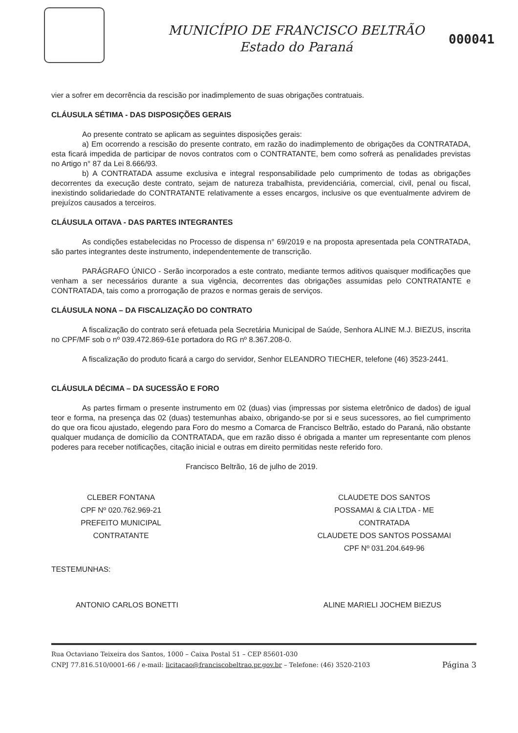MUNICÍPIO DE FRANCISCO BELTRÃO
Estado do Paraná
000041
vier a sofrer em decorrência da rescisão por inadimplemento de suas obrigações contratuais.
CLÁUSULA SÉTIMA - DAS DISPOSIÇÕES GERAIS
Ao presente contrato se aplicam as seguintes disposições gerais:
a) Em ocorrendo a rescisão do presente contrato, em razão do inadimplemento de obrigações da CONTRATADA, esta ficará impedida de participar de novos contratos com o CONTRATANTE, bem como sofrerá as penalidades previstas no Artigo n° 87 da Lei 8.666/93.
b) A CONTRATADA assume exclusiva e integral responsabilidade pelo cumprimento de todas as obrigações decorrentes da execução deste contrato, sejam de natureza trabalhista, previdenciária, comercial, civil, penal ou fiscal, inexistindo solidariedade do CONTRATANTE relativamente a esses encargos, inclusive os que eventualmente advirem de prejuízos causados a terceiros.
CLÁUSULA OITAVA - DAS PARTES INTEGRANTES
As condições estabelecidas no Processo de dispensa n° 69/2019 e na proposta apresentada pela CONTRATADA, são partes integrantes deste instrumento, independentemente de transcrição.
PARÁGRAFO ÚNICO - Serão incorporados a este contrato, mediante termos aditivos quaisquer modificações que venham a ser necessários durante a sua vigência, decorrentes das obrigações assumidas pelo CONTRATANTE e CONTRATADA, tais como a prorrogação de prazos e normas gerais de serviços.
CLÁUSULA NONA – DA FISCALIZAÇÃO DO CONTRATO
A fiscalização do contrato será efetuada pela Secretária Municipal de Saúde, Senhora ALINE M.J. BIEZUS, inscrita no CPF/MF sob o nº 039.472.869-61e portadora do RG nº 8.367.208-0.
A fiscalização do produto ficará a cargo do servidor, Senhor ELEANDRO TIECHER, telefone (46) 3523-2441.
CLÁUSULA DÉCIMA – DA SUCESSÃO E FORO
As partes firmam o presente instrumento em 02 (duas) vias (impressas por sistema eletrônico de dados) de igual teor e forma, na presença das 02 (duas) testemunhas abaixo, obrigando-se por si e seus sucessores, ao fiel cumprimento do que ora ficou ajustado, elegendo para Foro do mesmo a Comarca de Francisco Beltrão, estado do Paraná, não obstante qualquer mudança de domicílio da CONTRATADA, que em razão disso é obrigada a manter um representante com plenos poderes para receber notificações, citação inicial e outras em direito permitidas neste referido foro.
Francisco Beltrão, 16 de julho de 2019.
CLEBER FONTANA
CPF Nº 020.762.969-21
PREFEITO MUNICIPAL
CONTRATANTE
CLAUDETE DOS SANTOS
POSSAMAI & CIA LTDA - ME
CONTRATADA
CLAUDETE DOS SANTOS POSSAMAI
CPF Nº 031.204.649-96
TESTEMUNHAS:
ANTONIO CARLOS BONETTI ALINE MARIELI JOCHEM BIEZUS
Rua Octaviano Teixeira dos Santos, 1000 – Caixa Postal 51 – CEP 85601-030
CNPJ 77.816.510/0001-66 / e-mail: licitacao@franciscobeltrao.pr.gov.br – Telefone: (46) 3520-2103 Página 3